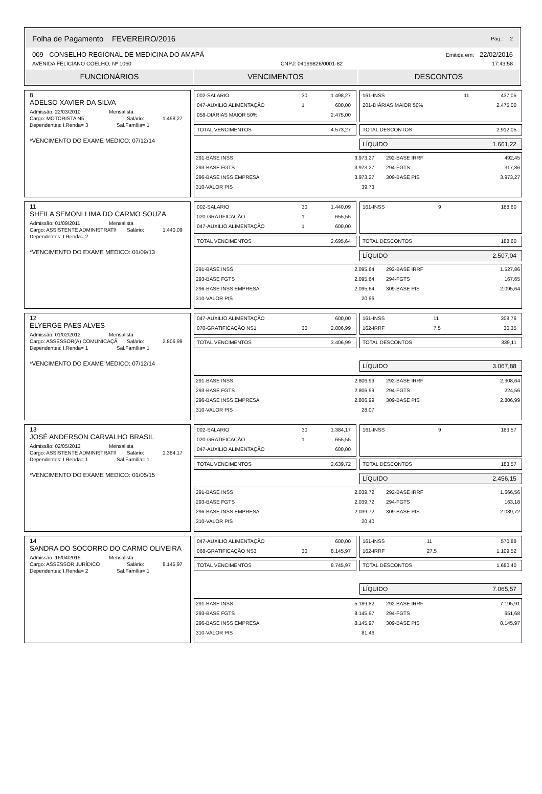Folha de Pagamento FEVEREIRO/2016 Pág.: 2
009 - CONSELHO REGIONAL DE MEDICINA DO AMAPÁ Emitida em: 22/02/2016
AVENIDA FELICIANO COELHO, Nº 1060 CNPJ: 04199826/0001-82 17:43:58
FUNCIONÁRIOS VENCIMENTOS DESCONTOS
8
ADELSO XAVIER DA SILVA
Admissão: 22/03/2010 Mensalista
Cargo: MOTORISTA N5 Salário: 1.498,27
Dependentes: I.Renda= 3 Sal.Família= 1
*VENCIMENTO DO EXAME MEDICO: 07/12/14
| 002-SALARIO | 30 | 1.498,27 |
| 047-AUXILIO ALIMENTAÇÃO | 1 | 600,00 |
| 058-DIÁRIAS MAIOR 50% | | 2.475,00 |
| TOTAL VENCIMENTOS | 4.573,27 |
| 161-INSS | 11 | 437,05 |
| 201-DIÁRIAS MAIOR 50% | | 2.475,00 |
| TOTAL DESCONTOS | 2.912,05 |
| LÍQUIDO | 1.661,22 |
| 291-BASE INSS | 3.973,27 | 292-BASE IRRF | 492,45 |
| 293-BASE FGTS | 3.973,27 | 294-FGTS | 317,86 |
| 296-BASE INSS EMPRESA | 3.973,27 | 309-BASE PIS | 3.973,27 |
| 310-VALOR PIS | 39,73 | | |
11
SHEILA SEMONI LIMA DO CARMO SOUZA
Admissão: 01/09/2011 Mensalista
Cargo: ASSISTENTE ADMINISTRATI\ Salário: 1.440,09
Dependentes: I.Renda= 2
*VENCIMENTO DO EXAME MEDICO: 01/09/13
| 002-SALARIO | 30 | 1.440,09 |
| 020-GRATIFICACÃO | 1 | 655,55 |
| 047-AUXILIO ALIMENTAÇÃO | 1 | 600,00 |
| TOTAL VENCIMENTOS | 2.695,64 |
| 161-INSS | 9 | 188,60 |
| TOTAL DESCONTOS | 188,60 |
| LÍQUIDO | 2.507,04 |
| 291-BASE INSS | 2.095,64 | 292-BASE IRRF | 1.527,86 |
| 293-BASE FGTS | 2.095,64 | 294-FGTS | 167,65 |
| 296-BASE INSS EMPRESA | 2.095,64 | 309-BASE PIS | 2.095,64 |
| 310-VALOR PIS | 20,96 | | |
12
ELYERGE PAES ALVES
Admissão: 01/02/2012 Mensalista
Cargo: ASSESSOR(A) COMUNICAÇÃ Salário: 2.806,99
Dependentes: I.Renda= 1 Sal.Família= 1
*VENCIMENTO DO EXAME MEDICO: 07/12/14
| 047-AUXILIO ALIMENTAÇÃO | | 600,00 |
| 070-GRATIFICAÇÃO NS1 | 30 | 2.806,99 |
| TOTAL VENCIMENTOS | 3.406,99 |
| 161-INSS | 11 | 308,76 |
| 162-IRRF | 7,5 | 30,35 |
| TOTAL DESCONTOS | 339,11 |
| LÍQUIDO | 3.067,88 |
| 291-BASE INSS | 2.806,99 | 292-BASE IRRF | 2.308,64 |
| 293-BASE FGTS | 2.806,99 | 294-FGTS | 224,56 |
| 296-BASE INSS EMPRESA | 2.806,99 | 309-BASE PIS | 2.806,99 |
| 310-VALOR PIS | 28,07 | | |
13
JOSÉ ANDERSON CARVALHO BRASIL
Admissão: 02/05/2013 Mensalista
Cargo: ASSISTENTE ADMINISTRATI\ Salário: 1.384,17
Dependentes: I.Renda= 1 Sal.Família= 1
*VENCIMENTO DO EXAME MEDICO: 01/05/15
| 002-SALARIO | 30 | 1.384,17 |
| 020-GRATIFICACÃO | 1 | 655,55 |
| 047-AUXILIO ALIMENTAÇÃO | | 600,00 |
| TOTAL VENCIMENTOS | 2.639,72 |
| 161-INSS | 9 | 183,57 |
| TOTAL DESCONTOS | 183,57 |
| LÍQUIDO | 2.456,15 |
| 291-BASE INSS | 2.039,72 | 292-BASE IRRF | 1.666,56 |
| 293-BASE FGTS | 2.039,72 | 294-FGTS | 163,18 |
| 296-BASE INSS EMPRESA | 2.039,72 | 309-BASE PIS | 2.039,72 |
| 310-VALOR PIS | 20,40 | | |
14
SANDRA DO SOCORRO DO CARMO OLIVEIRA
Admissão: 16/04/2015 Mensalista
Cargo: ASSESSOR JURÍDICO Salário: 8.145,97
Dependentes: I.Renda= 2 Sal.Família= 1
| 047-AUXILIO ALIMENTAÇÃO | | 600,00 |
| 068-GRATIFICAÇÃO NS3 | 30 | 8.145,97 |
| TOTAL VENCIMENTOS | 8.745,97 |
| 161-INSS | 11 | 570,88 |
| 162-IRRF | 27,5 | 1.109,52 |
| TOTAL DESCONTOS | 1.680,40 |
| LÍQUIDO | 7.065,57 |
| 291-BASE INSS | 5.189,82 | 292-BASE IRRF | 7.195,91 |
| 293-BASE FGTS | 8.145,97 | 294-FGTS | 651,68 |
| 296-BASE INSS EMPRESA | 8.145,97 | 309-BASE PIS | 8.145,97 |
| 310-VALOR PIS | 81,46 | | |